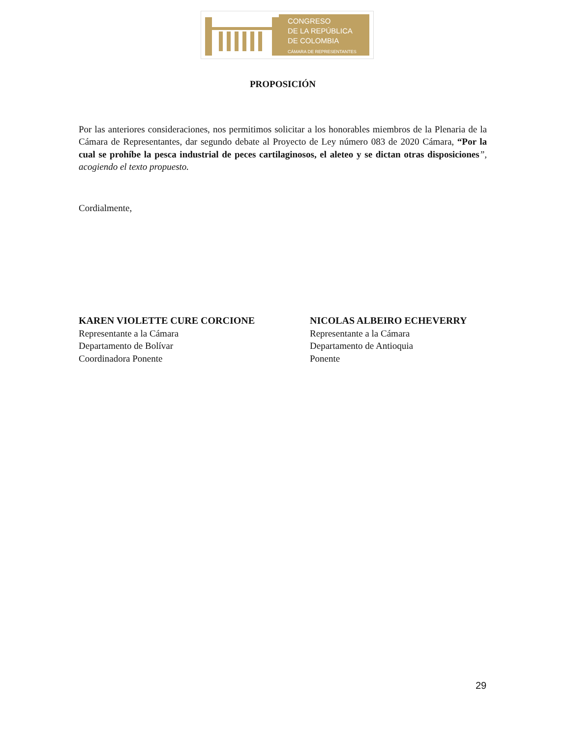CONGRESO
DE LA REPÚBLICA
DE COLOMBIA
CÁMARA DE REPRESENTANTES
PROPOSICIÓN
Por las anteriores consideraciones, nos permitimos solicitar a los honorables miembros de la Plenaria de la Cámara de Representantes, dar segundo debate al Proyecto de Ley número 083 de 2020 Cámara, “Por la cual se prohíbe la pesca industrial de peces cartilaginosos, el aleteo y se dictan otras disposiciones”, acogiendo el texto propuesto.
Cordialmente,
KAREN VIOLETTE CURE CORCIONE
Representante a la Cámara
Departamento de Bolívar
Coordinadora Ponente
NICOLAS ALBEIRO ECHEVERRY
Representante a la Cámara
Departamento de Antioquia
Ponente
29